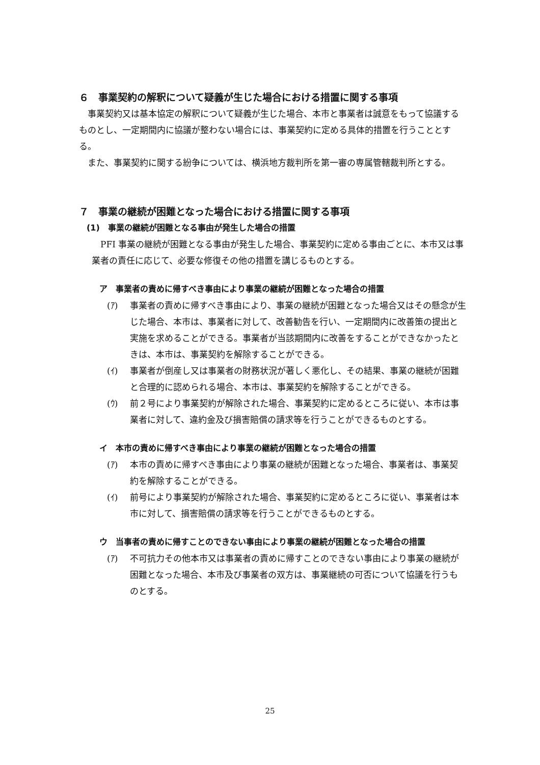６　事業契約の解釈について疑義が生じた場合における措置に関する事項
　事業契約又は基本協定の解釈について疑義が生じた場合、本市と事業者は誠意をもって協議するものとし、一定期間内に協議が整わない場合には、事業契約に定める具体的措置を行うこととする。
　また、事業契約に関する紛争については、横浜地方裁判所を第一審の専属管轄裁判所とする。
７　事業の継続が困難となった場合における措置に関する事項
(1)　事業の継続が困難となる事由が発生した場合の措置
　PFI 事業の継続が困難となる事由が発生した場合、事業契約に定める事由ごとに、本市又は事業者の責任に応じて、必要な修復その他の措置を講じるものとする。
ア　事業者の責めに帰すべき事由により事業の継続が困難となった場合の措置
(ｱ) 事業者の責めに帰すべき事由により、事業の継続が困難となった場合又はその懸念が生じた場合、本市は、事業者に対して、改善勧告を行い、一定期間内に改善策の提出と実施を求めることができる。事業者が当該期間内に改善をすることができなかったときは、本市は、事業契約を解除することができる。
(ｲ) 事業者が倒産し又は事業者の財務状況が著しく悪化し、その結果、事業の継続が困難と合理的に認められる場合、本市は、事業契約を解除することができる。
(ｳ) 前２号により事業契約が解除された場合、事業契約に定めるところに従い、本市は事業者に対して、違約金及び損害賠償の請求等を行うことができるものとする。
イ　本市の責めに帰すべき事由により事業の継続が困難となった場合の措置
(ｱ) 本市の責めに帰すべき事由により事業の継続が困難となった場合、事業者は、事業契約を解除することができる。
(ｲ) 前号により事業契約が解除された場合、事業契約に定めるところに従い、事業者は本市に対して、損害賠償の請求等を行うことができるものとする。
ウ　当事者の責めに帰すことのできない事由により事業の継続が困難となった場合の措置
(ｱ) 不可抗力その他本市又は事業者の責めに帰すことのできない事由により事業の継続が困難となった場合、本市及び事業者の双方は、事業継続の可否について協議を行うものとする。
25